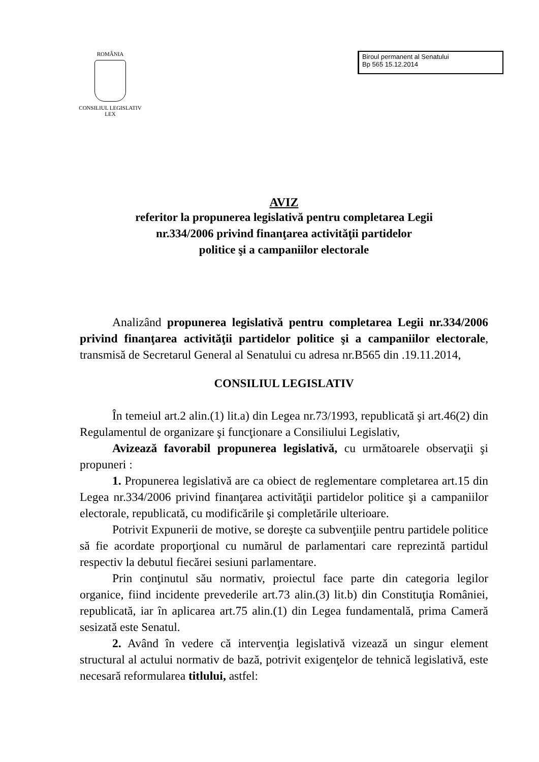ROMÂNIA
CONSILIUL LEGISLATIV
LEX
Biroul permanent al Senatului
Bp 565 15.12.2014
AVIZ
referitor la propunerea legislativă pentru completarea Legii
nr.334/2006 privind finanţarea activităţii partidelor
politice şi a campaniilor electorale
Analizând propunerea legislativă pentru completarea Legii nr.334/2006 privind finanţarea activităţii partidelor politice şi a campaniilor electorale, transmisă de Secretarul General al Senatului cu adresa nr.B565 din .19.11.2014,
CONSILIUL LEGISLATIV
În temeiul art.2 alin.(1) lit.a) din Legea nr.73/1993, republicată şi art.46(2) din Regulamentul de organizare şi funcţionare a Consiliului Legislativ,
Avizează favorabil propunerea legislativă, cu următoarele observaţii şi propuneri :
1. Propunerea legislativă are ca obiect de reglementare completarea art.15 din Legea nr.334/2006 privind finanţarea activităţii partidelor politice şi a campaniilor electorale, republicată, cu modificările şi completările ulterioare.
Potrivit Expunerii de motive, se doreşte ca subvenţiile pentru partidele politice să fie acordate proporţional cu numărul de parlamentari care reprezintă partidul respectiv la debutul fiecărei sesiuni parlamentare.
Prin conţinutul său normativ, proiectul face parte din categoria legilor organice, fiind incidente prevederile art.73 alin.(3) lit.b) din Constituţia României, republicată, iar în aplicarea art.75 alin.(1) din Legea fundamentală, prima Cameră sesizată este Senatul.
2. Având în vedere că intervenţia legislativă vizează un singur element structural al actului normativ de bază, potrivit exigenţelor de tehnică legislativă, este necesară reformularea titlului, astfel: